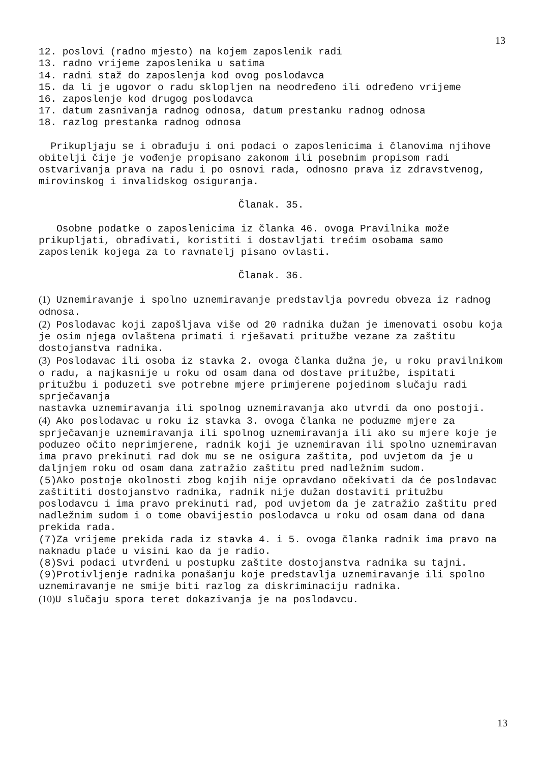13
12. poslovi (radno mjesto) na kojem zaposlenik radi
13. radno vrijeme zaposlenika u satima
14. radni staž do zaposlenja kod ovog poslodavca
15. da li je ugovor o radu sklopljen na neodređeno ili određeno vrijeme
16. zaposlenje kod drugog poslodavca
17. datum zasnivanja radnog odnosa, datum prestanku radnog odnosa
18. razlog prestanka radnog odnosa
Prikupljaju se i obrađuju i oni podaci o zaposlenicima i članovima njihove obitelji čije je vođenje propisano zakonom ili posebnim propisom radi ostvarivanja prava na radu i po osnovi rada, odnosno prava iz zdravstvenog, mirovinskog i invalidskog osiguranja.
Članak. 35.
Osobne podatke o zaposlenicima iz članka 46. ovoga Pravilnika može prikupljati, obrađivati, koristiti i dostavljati trećim osobama samo zaposlenik kojega za to ravnatelj pisano ovlasti.
Članak. 36.
(1) Uznemiravanje i spolno uznemiravanje predstavlja povredu obveza iz radnog odnosa.
(2) Poslodavac koji zapošljava više od 20 radnika dužan je imenovati osobu koja je osim njega ovlaštena primati i rješavati pritužbe vezane za zaštitu dostojanstva radnika.
(3) Poslodavac ili osoba iz stavka 2. ovoga članka dužna je, u roku pravilnikom o radu, a najkasnije u roku od osam dana od dostave pritužbe, ispitati pritužbu i poduzeti sve potrebne mjere primjerene pojedinom slučaju radi sprječavanja
nastavka uznemiravanja ili spolnog uznemiravanja ako utvrdi da ono postoji.
(4) Ako poslodavac u roku iz stavka 3. ovoga članka ne poduzme mjere za sprječavanje uznemiravanja ili spolnog uznemiravanja ili ako su mjere koje je poduzeo očito neprimjerene, radnik koji je uznemiravan ili spolno uznemiravan ima pravo prekinuti rad dok mu se ne osigura zaštita, pod uvjetom da je u daljnjem roku od osam dana zatražio zaštitu pred nadležnim sudom.
(5)Ako postoje okolnosti zbog kojih nije opravdano očekivati da će poslodavac zaštititi dostojanstvo radnika, radnik nije dužan dostaviti pritužbu poslodavcu i ima pravo prekinuti rad, pod uvjetom da je zatražio zaštitu pred nadležnim sudom i o tome obavijestio poslodavca u roku od osam dana od dana prekida rada.
(7)Za vrijeme prekida rada iz stavka 4. i 5. ovoga članka radnik ima pravo na naknadu plaće u visini kao da je radio.
(8)Svi podaci utvrđeni u postupku zaštite dostojanstva radnika su tajni.
(9)Protivljenje radnika ponašanju koje predstavlja uznemiravanje ili spolno uznemiravanje ne smije biti razlog za diskriminaciju radnika.
(10) U slučaju spora teret dokazivanja je na poslodavcu.
13